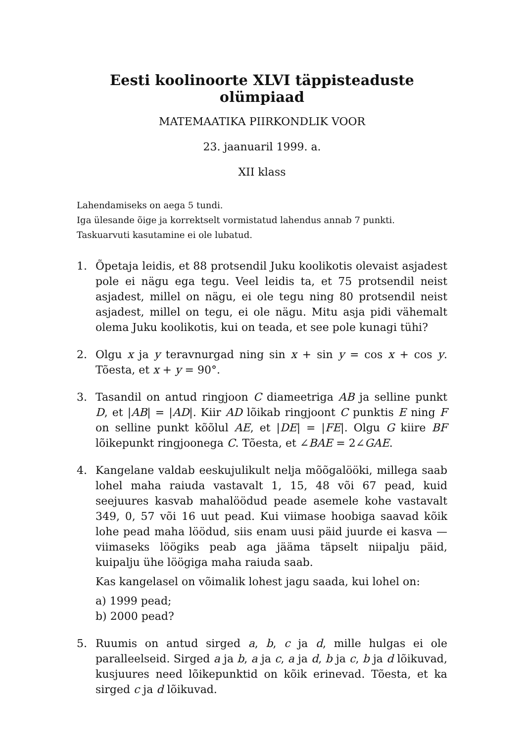Eesti koolinoorte XLVI täppisteaduste olümpiaad
MATEMAATIKA PIIRKONDLIK VOOR
23. jaanuaril 1999. a.
XII klass
Lahendamiseks on aega 5 tundi.
Iga ülesande õige ja korrektselt vormistatud lahendus annab 7 punkti.
Taskuarvuti kasutamine ei ole lubatud.
1. Õpetaja leidis, et 88 protsendil Juku koolikotis olevaist asjadest pole ei nägu ega tegu. Veel leidis ta, et 75 protsendil neist asjadest, millel on nägu, ei ole tegu ning 80 protsendil neist asjadest, millel on tegu, ei ole nägu. Mitu asja pidi vähemalt olema Juku koolikotis, kui on teada, et see pole kunagi tühi?
2. Olgu x ja y teravnurgad ning sin x + sin y = cos x + cos y. Tõesta, et x + y = 90°.
3. Tasandil on antud ringjoon C diameetriga AB ja selline punkt D, et |AB| = |AD|. Kiir AD lõikab ringjoont C punktis E ning F on selline punkt kõõlul AE, et |DE| = |FE|. Olgu G kiire BF lõikepunkt ringjoonega C. Tõesta, et ∠BAE = 2∠GAE.
4. Kangelane valdab eeskujulikult nelja mõõgalööki, millega saab lohel maha raiuda vastavalt 1, 15, 48 või 67 pead, kuid seejuures kasvab mahalöödud peade asemele kohe vastavalt 349, 0, 57 või 16 uut pead. Kui viimase hoobiga saavad kõik lohe pead maha löödud, siis enam uusi päid juurde ei kasva — viimaseks löögiks peab aga jääma täpselt niipalju päid, kuipalju ühe löögiga maha raiuda saab.
Kas kangelasel on võimalik lohest jagu saada, kui lohel on:
a) 1999 pead;
b) 2000 pead?
5. Ruumis on antud sirged a, b, c ja d, mille hulgas ei ole paralleelseid. Sirged a ja b, a ja c, a ja d, b ja c, b ja d lõikuvad, kusjuures need lõikepunktid on kõik erinevad. Tõesta, et ka sirged c ja d lõikuvad.